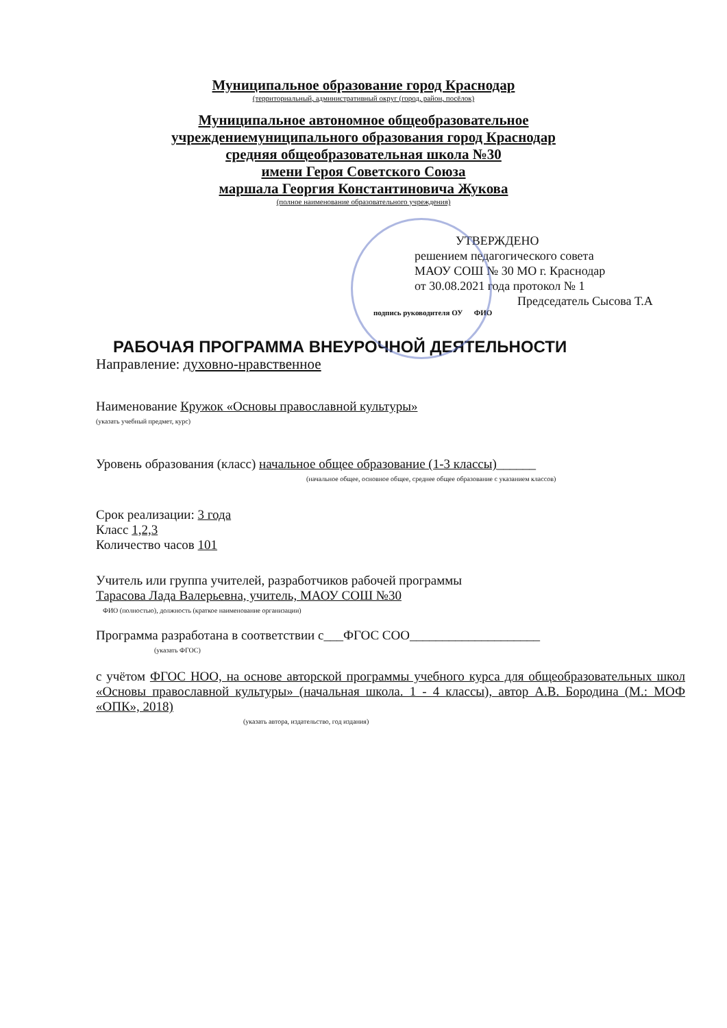Муниципальное образование город Краснодар
(территориальный, административный округ (город, район, посёлок)
Муниципальное автономное общеобразовательное
учреждениемуниципального образования город Краснодар
средняя общеобразовательная школа №30
имени Героя Советского Союза
маршала Георгия Константиновича Жукова
(полное наименование образовательного учреждения)
УТВЕРЖДЕНО
решением педагогического совета
МАОУ СОШ № 30 МО г. Краснодар
от 30.08.2021 года протокол № 1
Председатель Сысова Т.А
подпись руководителя ОУ ФИО
РАБОЧАЯ ПРОГРАММА ВНЕУРОЧНОЙ ДЕЯТЕЛЬНОСТИ
Направление: духовно-нравственное
Наименование Кружок «Основы православной культуры»
(указать учебный предмет, курс)
Уровень образования (класс) начальное общее образование (1-3 классы)______
(начальное общее, основное общее, среднее общее образование с указанием классов)
Срок реализации: 3 года
Класс 1,2,3
Количество часов 101
Учитель или группа учителей, разработчиков рабочей программы
Тарасова Лада Валерьевна, учитель, МАОУ СОШ №30
ФИО (полностью), должность (краткое наименование организации)
Программа разработана в соответствии с___ФГОС СОО____________________
(указать ФГОС)
с учётом ФГОС НОО, на основе авторской программы учебного курса для общеобразовательных школ «Основы православной культуры» (начальная школа. 1 - 4 классы), автор А.В. Бородина (М.: МОФ «ОПК», 2018)
(указать автора, издательство, год издания)